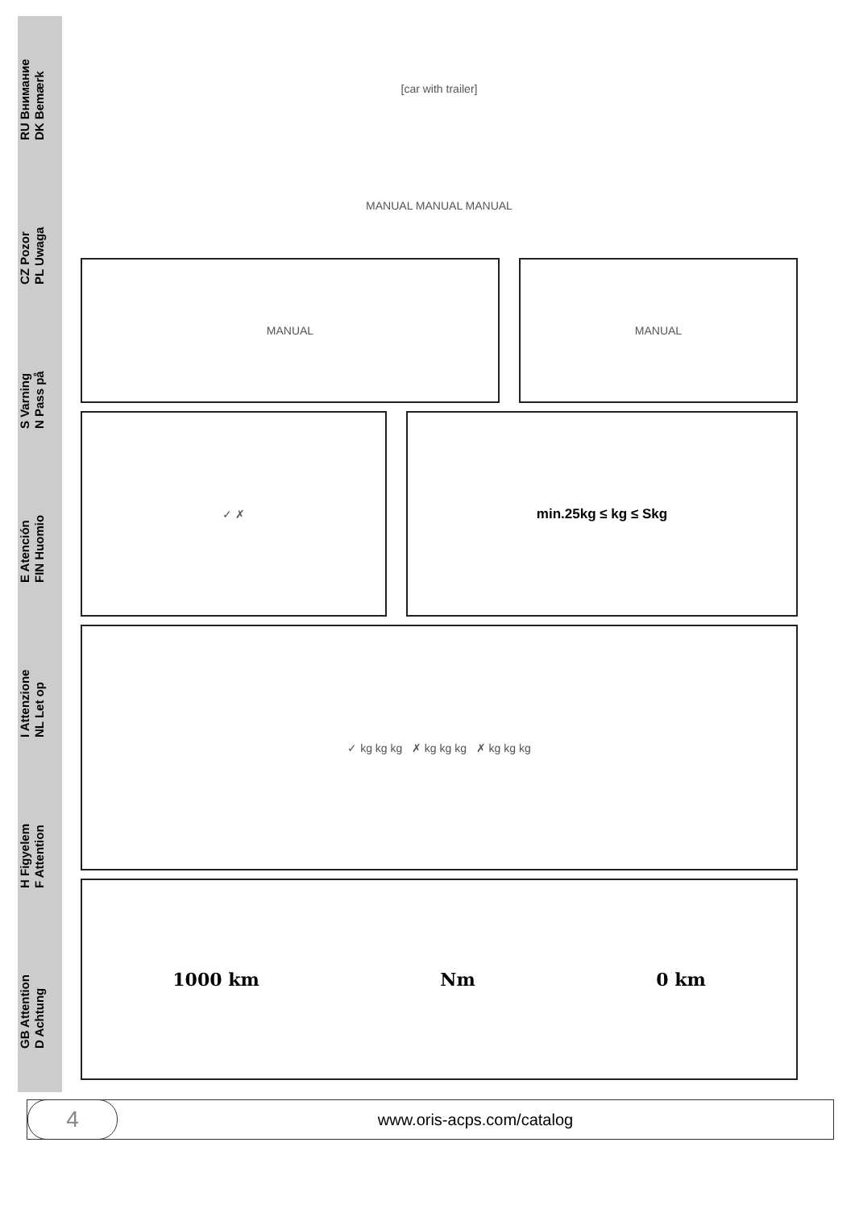GB Attention
D Achtung
H Figyelem
F Attention
I Attenzione
NL Let op
E Atención
FIN Huomio
S Varning
N Pass på
CZ Pozor
PL Uwaga
RU Внимание
DK Bemærk
[car with trailer]
MANUAL MANUAL MANUAL
MANUAL MANUAL
✓ ✗
min.25kg ≤ kg ≤ Skg
✓ kg kg kg ✗ kg kg kg ✗ kg kg kg
1000 km Nm 0 km
4
www.oris-acps.com/catalog